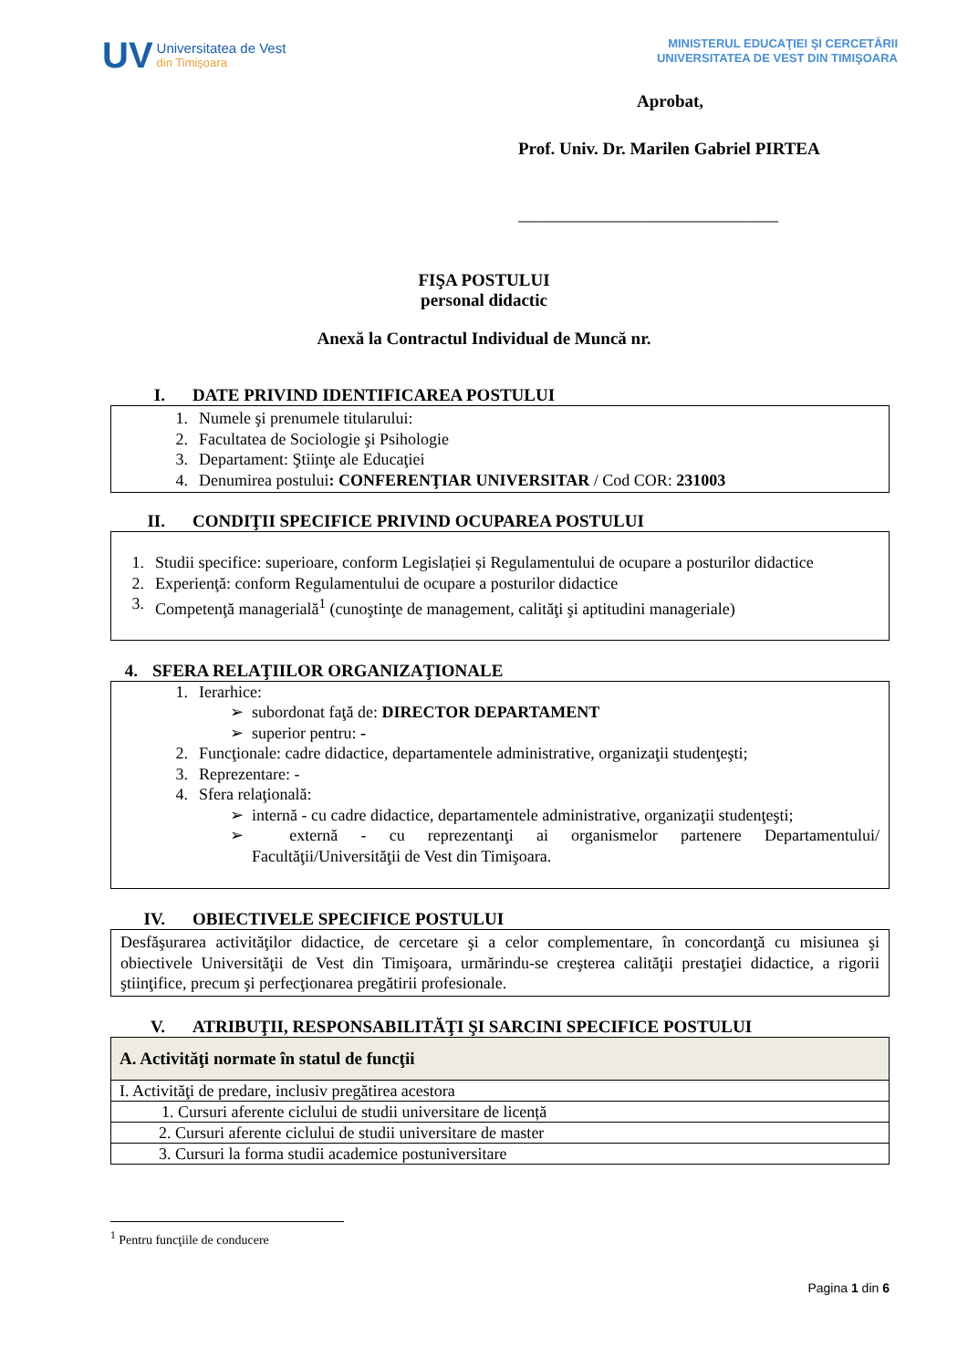UV
Universitatea de Vest
din Timişoara
MINISTERUL EDUCAŢIEI ŞI CERCETĂRII
UNIVERSITATEA DE VEST DIN TIMIŞOARA
Aprobat,
Prof. Univ. Dr. Marilen Gabriel PIRTEA
______________________________
FIŞA POSTULUI
personal didactic
Anexă la Contractul Individual de Muncă nr.
I. DATE PRIVIND IDENTIFICAREA POSTULUI
1. Numele şi prenumele titularului:
2. Facultatea de Sociologie şi Psihologie
3. Departament: Ştiinţe ale Educaţiei
4. Denumirea postului: CONFERENŢIAR UNIVERSITAR / Cod COR: 231003
II. CONDIŢII SPECIFICE PRIVIND OCUPAREA POSTULUI
1. Studii specifice: superioare, conform Legislației și Regulamentului de ocupare a posturilor didactice
2. Experienţă: conform Regulamentului de ocupare a posturilor didactice
3. Competenţă managerială<sup>1</sup> (cunoştinţe de management, calităţi şi aptitudini manageriale)
4. SFERA RELAŢIILOR ORGANIZAŢIONALE
1. Ierarhice:
➢ subordonat faţă de: DIRECTOR DEPARTAMENT
➢ superior pentru: -
2. Funcţionale: cadre didactice, departamentele administrative, organizaţii studenţeşti;
3. Reprezentare: -
4. Sfera relaţională:
➢ internă - cu cadre didactice, departamentele administrative, organizaţii studenţeşti;
➢ externă - cu reprezentanţi ai organismelor partenere Departamentului/ Facultăţii/Universităţii de Vest din Timişoara.
IV. OBIECTIVELE SPECIFICE POSTULUI
Desfăşurarea activităţilor didactice, de cercetare şi a celor complementare, în concordanţă cu misiunea şi obiectivele Universităţii de Vest din Timişoara, urmărindu-se creşterea calităţii prestaţiei didactice, a rigorii ştiinţifice, precum şi perfecţionarea pregătirii profesionale.
V. ATRIBUŢII, RESPONSABILITĂŢI ŞI SARCINI SPECIFICE POSTULUI
| A. Activităţi normate în statul de funcţii |
| I. Activităţi de predare, inclusiv pregătirea acestora |
| 1. Cursuri aferente ciclului de studii universitare de licență |
| 2. Cursuri aferente ciclului de studii universitare de master |
| 3. Cursuri la forma studii academice postuniversitare |
<sup>1</sup> Pentru funcţiile de conducere
Pagina 1 din 6